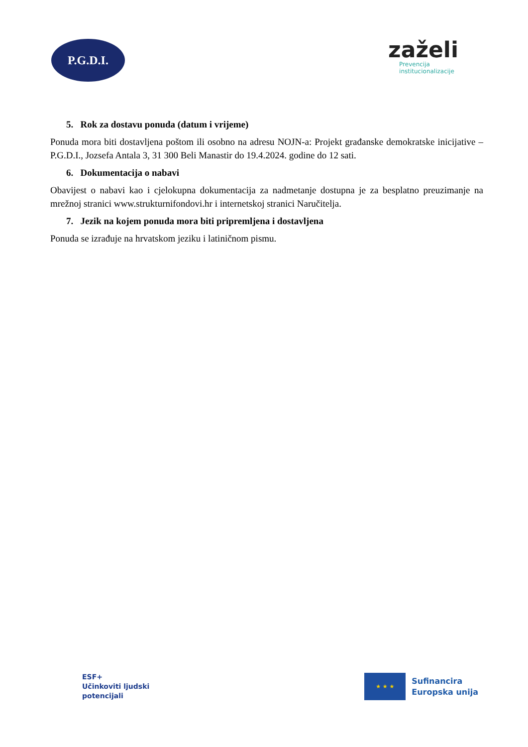P.G.D.I.
zaželi
Prevencija
institucionalizacije
5. Rok za dostavu ponuda (datum i vrijeme)
Ponuda mora biti dostavljena poštom ili osobno na adresu NOJN-a: Projekt građanske demokratske inicijative – P.G.D.I., Jozsefa Antala 3, 31 300 Beli Manastir do 19.4.2024. godine do 12 sati.
6. Dokumentacija o nabavi
Obavijest o nabavi kao i cjelokupna dokumentacija za nadmetanje dostupna je za besplatno preuzimanje na mrežnoj stranici www.strukturnifondovi.hr i internetskoj stranici Naručitelja.
7. Jezik na kojem ponuda mora biti pripremljena i dostavljena
Ponuda se izrađuje na hrvatskom jeziku i latiničnom pismu.
ESF+
Učinkoviti ljudski
potencijali
★ ★ ★
Sufinancira
Europska unija